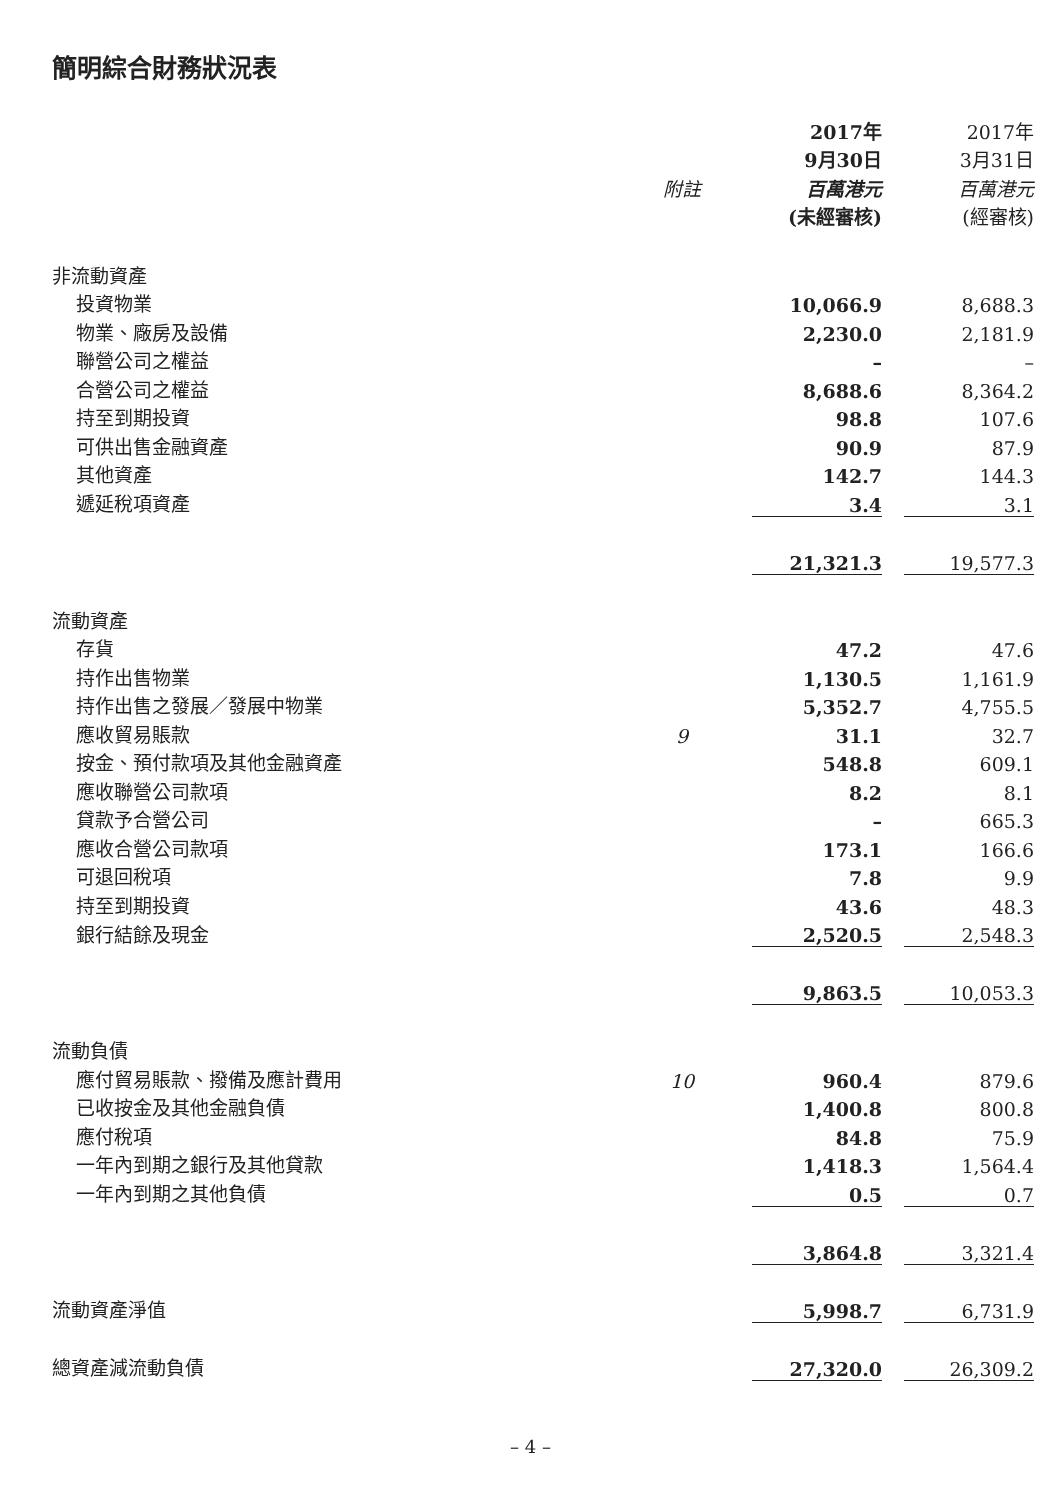簡明綜合財務狀況表
| | | 2017年 | | 2017年 |
| --- | --- | --- | --- | --- |
| | | 9月30日 | | 3月31日 |
| | 附註 | 百萬港元 | | 百萬港元 |
| | | (未經審核) | | (經審核) |
| 非流動資產 | | | | |
| 投資物業 | | 10,066.9 | | 8,688.3 |
| 物業、廠房及設備 | | 2,230.0 | | 2,181.9 |
| 聯營公司之權益 | | – | | – |
| 合營公司之權益 | | 8,688.6 | | 8,364.2 |
| 持至到期投資 | | 98.8 | | 107.6 |
| 可供出售金融資產 | | 90.9 | | 87.9 |
| 其他資產 | | 142.7 | | 144.3 |
| 遞延稅項資產 | | 3.4 | | 3.1 |
| | | 21,321.3 | | 19,577.3 |
| 流動資產 | | | | |
| 存貨 | | 47.2 | | 47.6 |
| 持作出售物業 | | 1,130.5 | | 1,161.9 |
| 持作出售之發展／發展中物業 | | 5,352.7 | | 4,755.5 |
| 應收貿易賬款 | 9 | 31.1 | | 32.7 |
| 按金、預付款項及其他金融資產 | | 548.8 | | 609.1 |
| 應收聯營公司款項 | | 8.2 | | 8.1 |
| 貸款予合營公司 | | – | | 665.3 |
| 應收合營公司款項 | | 173.1 | | 166.6 |
| 可退回稅項 | | 7.8 | | 9.9 |
| 持至到期投資 | | 43.6 | | 48.3 |
| 銀行結餘及現金 | | 2,520.5 | | 2,548.3 |
| | | 9,863.5 | | 10,053.3 |
| 流動負債 | | | | |
| 應付貿易賬款、撥備及應計費用 | 10 | 960.4 | | 879.6 |
| 已收按金及其他金融負債 | | 1,400.8 | | 800.8 |
| 應付稅項 | | 84.8 | | 75.9 |
| 一年內到期之銀行及其他貸款 | | 1,418.3 | | 1,564.4 |
| 一年內到期之其他負債 | | 0.5 | | 0.7 |
| | | 3,864.8 | | 3,321.4 |
| 流動資產淨值 | | 5,998.7 | | 6,731.9 |
| 總資產減流動負債 | | 27,320.0 | | 26,309.2 |
– 4 –